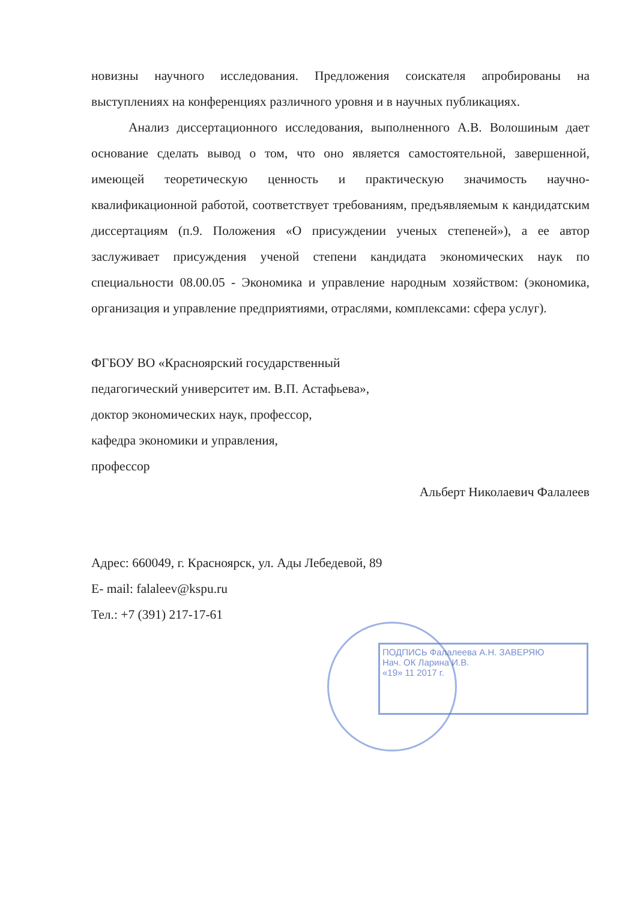ПОДПИСЬ Фалалеева А.Н. ЗАВЕРЯЮ
Нач. ОК Ларина И.В.
«19» 11 2017 г.
новизны научного исследования. Предложения соискателя апробированы на выступлениях на конференциях различного уровня и в научных публикациях.
Анализ диссертационного исследования, выполненного А.В. Волошиным дает основание сделать вывод о том, что оно является самостоятельной, завершенной, имеющей теоретическую ценность и практическую значимость научно-квалификационной работой, соответствует требованиям, предъявляемым к кандидатским диссертациям (п.9. Положения «О присуждении ученых степеней»), а ее автор заслуживает присуждения ученой степени кандидата экономических наук по специальности 08.00.05 - Экономика и управление народным хозяйством: (экономика, организация и управление предприятиями, отраслями, комплексами: сфера услуг).
ФГБОУ ВО «Красноярский государственный
педагогический университет им. В.П. Астафьева»,
доктор экономических наук, профессор,
кафедра экономики и управления,
профессор
Альберт Николаевич Фалалеев
Адрес: 660049, г. Красноярск, ул. Ады Лебедевой, 89
E- mail: falaleev@kspu.ru
Тел.: +7 (391) 217-17-61